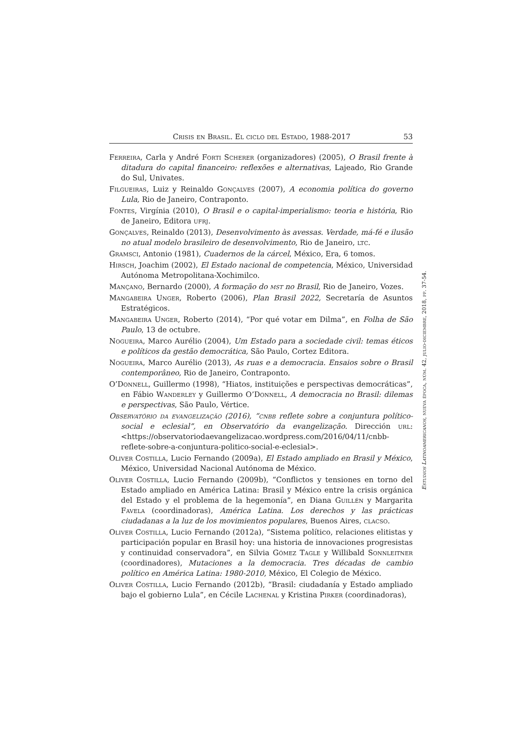Crisis en Brasil. El ciclo del Estado, 1988-2017 53
Ferreira, Carla y André Forti Scherer (organizadores) (2005), O Brasil frente à ditadura do capital financeiro: reflexões e alternativas, Lajeado, Rio Grande do Sul, Univates.
Filgueiras, Luiz y Reinaldo Gonçalves (2007), A economia política do governo Lula, Rio de Janeiro, Contraponto.
Fontes, Virgínia (2010), O Brasil e o capital-imperialismo: teoria e história, Rio de Janeiro, Editora ufrj.
Gonçalves, Reinaldo (2013), Desenvolvimento às avessas. Verdade, má-fé e ilusão no atual modelo brasileiro de desenvolvimento, Rio de Janeiro, ltc.
Gramsci, Antonio (1981), Cuadernos de la cárcel, México, Era, 6 tomos.
Hirsch, Joachim (2002), El Estado nacional de competencia, México, Universidad Autónoma Metropolitana-Xochimilco.
Mançano, Bernardo (2000), A formação do mst no Brasil, Rio de Janeiro, Vozes.
Mangabeira Unger, Roberto (2006), Plan Brasil 2022, Secretaría de Asuntos Estratégicos.
Mangabeira Unger, Roberto (2014), “Por qué votar em Dilma”, en Folha de São Paulo, 13 de octubre.
Nogueira, Marco Aurélio (2004), Um Estado para a sociedade civil: temas éticos e políticos da gestão democrática, São Paulo, Cortez Editora.
Nogueira, Marco Aurélio (2013), As ruas e a democracia. Ensaios sobre o Brasil contemporâneo, Rio de Janeiro, Contraponto.
O’Donnell, Guillermo (1998), “Hiatos, instituições e perspectivas democráticas”, en Fábio Wanderley y Guillermo O’Donnell, A democracia no Brasil: dilemas e perspectivas, São Paulo, Vértice.
Observatório da evangelização (2016), “cnbb reflete sobre a conjuntura político-social e eclesial”, en Observatório da evangelização. Dirección url: <https://observatoriodaevangelizacao.wordpress.com/2016/04/11/cnbb-reflete-sobre-a-conjuntura-politico-social-e-eclesial>.
Oliver Costilla, Lucio Fernando (2009a), El Estado ampliado en Brasil y México, México, Universidad Nacional Autónoma de México.
Oliver Costilla, Lucio Fernando (2009b), “Conflictos y tensiones en torno del Estado ampliado en América Latina: Brasil y México entre la crisis orgánica del Estado y el problema de la hegemonía”, en Diana Guillén y Margarita Favela (coordinadoras), América Latina. Los derechos y las prácticas ciudadanas a la luz de los movimientos populares, Buenos Aires, clacso.
Oliver Costilla, Lucio Fernando (2012a), “Sistema político, relaciones elitistas y participación popular en Brasil hoy: una historia de innovaciones progresistas y continuidad conservadora”, en Silvia Gómez Tagle y Willibald Sonnleitner (coordinadores), Mutaciones a la democracia. Tres décadas de cambio político en América Latina: 1980-2010, México, El Colegio de México.
Oliver Costilla, Lucio Fernando (2012b), “Brasil: ciudadanía y Estado ampliado bajo el gobierno Lula”, en Cécile Lachenal y Kristina Pirker (coordinadoras),
Estudios Latinoamericanos, nueva época, núm. 42, julio-diciembre, 2018, pp. 37-54.